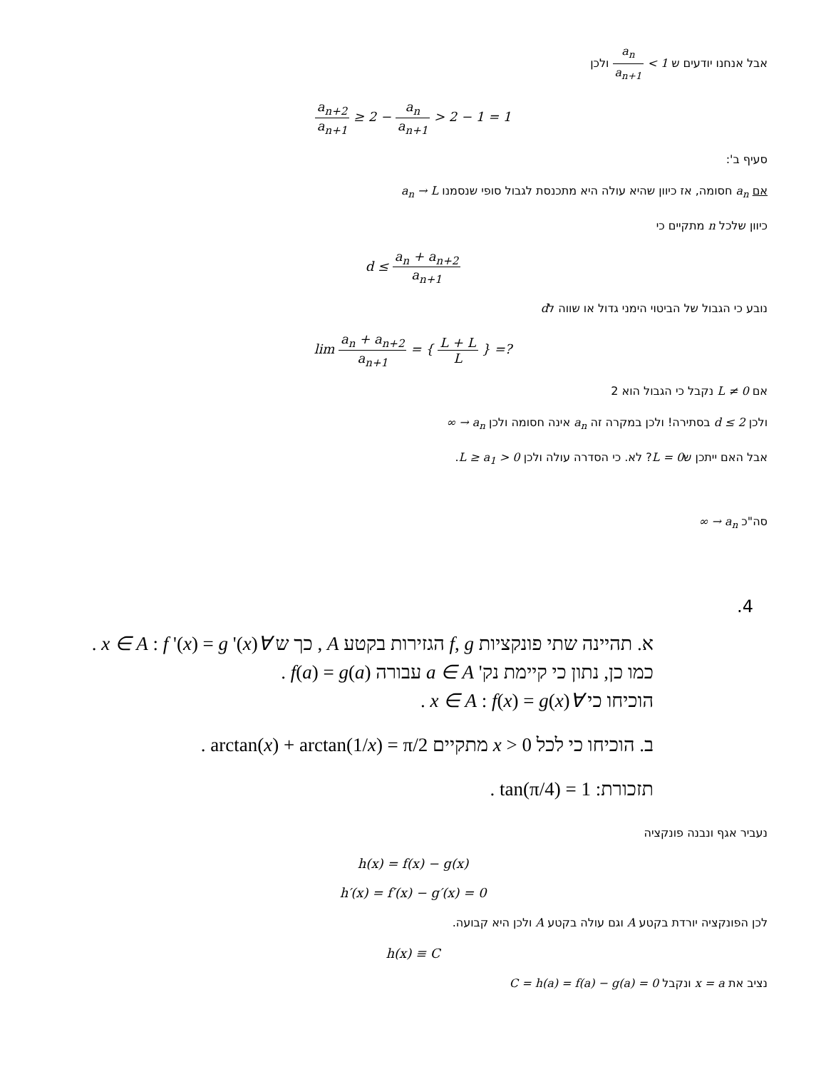אבל אנחנו יודעים ש 1 > a<sub>n</sub> a<sub>n+1</sub> ולכן
a<sub>n+2</sub> a<sub>n+1</sub> ≥ 2 − a<sub>n</sub> a<sub>n+1</sub> > 2 − 1 = 1
סעיף ב':
אם a<sub>n</sub> חסומה, אז כיוון שהיא עולה היא מתכנסת לגבול סופי שנסמנו a<sub>n</sub> → L
כיוון שלכל n מתקיים כי
d ≤ a<sub>n</sub> + a<sub>n+2</sub> a<sub>n+1</sub>
נובע כי הגבול של הביטוי הימני גדול או שווה לd
lim a<sub>n</sub> + a<sub>n+2</sub> a<sub>n+1</sub> = { L + L L } =?
אם L ≠ 0 נקבל כי הגבול הוא 2
ולכן d ≤ 2 בסתירה! ולכן במקרה זה a<sub>n</sub> אינה חסומה ולכן a<sub>n</sub> → ∞
אבל האם ייתכן שL = 0? לא. כי הסדרה עולה ולכן L ≥ a<sub>1</sub> > 0.
סה"כ a<sub>n</sub> → ∞
4.
א. תהיינה שתי פונקציות f, g הגזירות בקטע A , כך ש ∀x ∈ A : f '(x) = g '(x) .
כמו כן, נתון כי קיימת נק' a ∈ A עבורה f(a) = g(a) .
הוכיחו כי ∀x ∈ A : f(x) = g(x) .
ב. הוכיחו כי לכל x > 0 מתקיים arctan(x) + arctan(1/x) = π/2 .
תזכורת: tan(π/4) = 1 .
נעביר אגף ונבנה פונקציה
h(x) = f(x) − g(x)
h′(x) = f′(x) − g′(x) = 0
לכן הפונקציה יורדת בקטע A וגם עולה בקטע A ולכן היא קבועה.
h(x) ≡ C
נציב את x = a ונקבל C = h(a) = f(a) − g(a) = 0